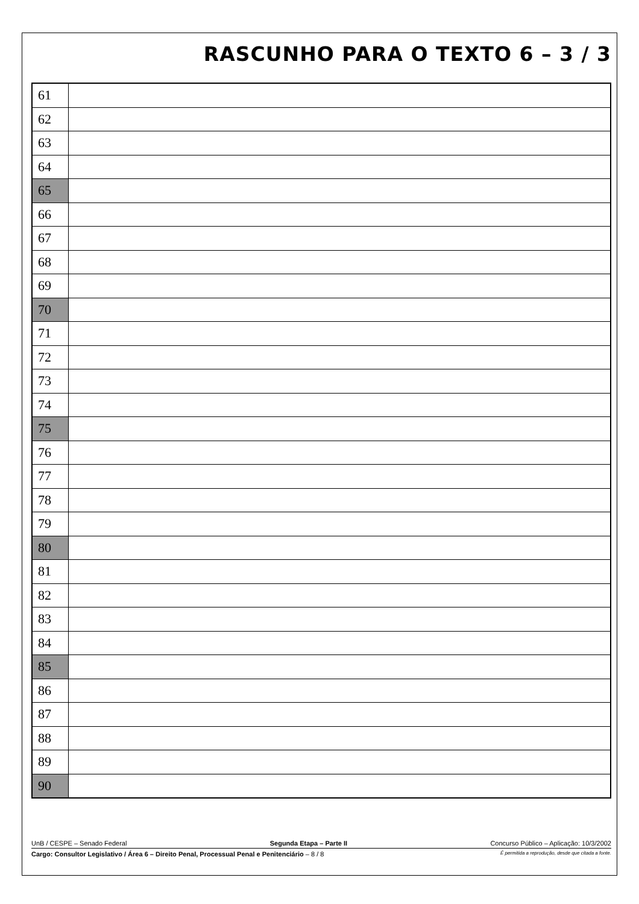RASCUNHO PARA O TEXTO 6 – 3 / 3
| 61 | |
| 62 | |
| 63 | |
| 64 | |
| 65 | |
| 66 | |
| 67 | |
| 68 | |
| 69 | |
| 70 | |
| 71 | |
| 72 | |
| 73 | |
| 74 | |
| 75 | |
| 76 | |
| 77 | |
| 78 | |
| 79 | |
| 80 | |
| 81 | |
| 82 | |
| 83 | |
| 84 | |
| 85 | |
| 86 | |
| 87 | |
| 88 | |
| 89 | |
| 90 | |
UnB / CESPE – Senado Federal Segunda Etapa – Parte II Concurso Público – Aplicação: 10/3/2002
Cargo: Consultor Legislativo / Área 6 – Direito Penal, Processual Penal e Penitenciário – 8 / 8 É permitida a reprodução, desde que citada a fonte.